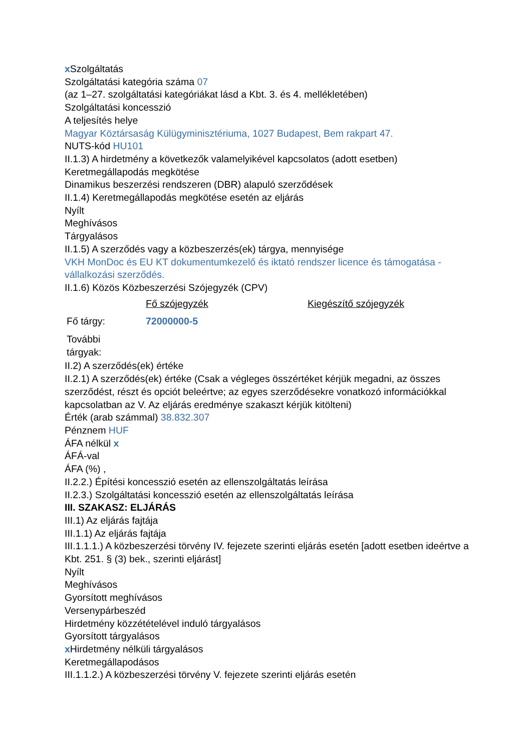x Szolgáltatás
Szolgáltatási kategória száma 07
(az 1–27. szolgáltatási kategóriákat lásd a Kbt. 3. és 4. mellékletében)
Szolgáltatási koncesszió
A teljesítés helye
Magyar Köztársaság Külügyminisztériuma, 1027 Budapest, Bem rakpart 47.
NUTS-kód HU101
II.1.3) A hirdetmény a következők valamelyikével kapcsolatos (adott esetben)
Keretmegállapodás megkötése
Dinamikus beszerzési rendszeren (DBR) alapuló szerződések
II.1.4) Keretmegállapodás megkötése esetén az eljárás
Nyílt
Meghívásos
Tárgyalásos
II.1.5) A szerződés vagy a közbeszerzés(ek) tárgya, mennyisége
VKH MonDoc és EU KT dokumentumkezelő és iktató rendszer licence és támogatása - vállalkozási szerződés.
II.1.6) Közös Közbeszerzési Szójegyzék (CPV)
| | Fő szójegyzék | Kiegészítő szójegyzék |
| Fő tárgy: | 72000000-5 | |
| További tárgyak: | | |
II.2) A szerződés(ek) értéke
II.2.1) A szerződés(ek) értéke (Csak a végleges összértéket kérjük megadni, az összes szerződést, részt és opciót beleértve; az egyes szerződésekre vonatkozó információkkal kapcsolatban az V. Az eljárás eredménye szakaszt kérjük kitölteni)
Érték (arab számmal) 38.832.307
Pénznem HUF
ÁFA nélkül x
ÁFÁ-val
ÁFA (%) ,
II.2.2.) Építési koncesszió esetén az ellenszolgáltatás leírása
II.2.3.) Szolgáltatási koncesszió esetén az ellenszolgáltatás leírása
III. SZAKASZ: ELJÁRÁS
III.1) Az eljárás fajtája
III.1.1) Az eljárás fajtája
III.1.1.1.) A közbeszerzési törvény IV. fejezete szerinti eljárás esetén [adott esetben ideértve a Kbt. 251. § (3) bek., szerinti eljárást]
Nyílt
Meghívásos
Gyorsított meghívásos
Versenypárbeszéd
Hirdetmény közzétételével induló tárgyalásos
Gyorsított tárgyalásos
x Hirdetmény nélküli tárgyalásos
Keretmegállapodásos
III.1.1.2.) A közbeszerzési törvény V. fejezete szerinti eljárás esetén